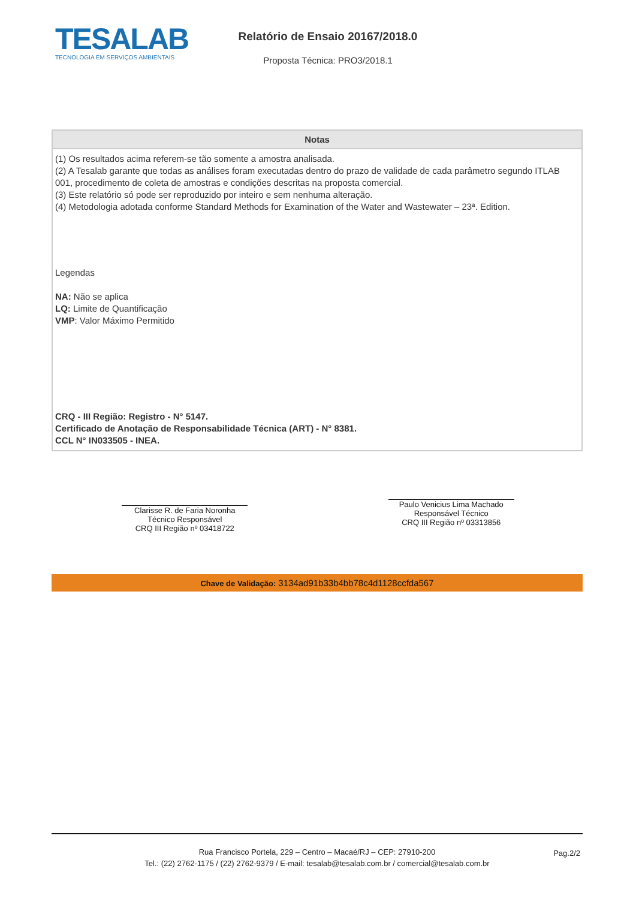TESALAB
TECNOLOGIA EM SERVIÇOS AMBIENTAIS
Relatório de Ensaio 20167/2018.0
Proposta Técnica: PRO3/2018.1
| Notas |
| --- |
| (1) Os resultados acima referem-se tão somente a amostra analisada. (2) A Tesalab garante que todas as análises foram executadas dentro do prazo de validade de cada parâmetro segundo ITLAB 001, procedimento de coleta de amostras e condições descritas na proposta comercial. (3) Este relatório só pode ser reproduzido por inteiro e sem nenhuma alteração. (4) Metodologia adotada conforme Standard Methods for Examination of the Water and Wastewater – 23ª. Edition. Legendas NA: Não se aplica LQ: Limite de Quantificação VMP : Valor Máximo Permitido CRQ - III Região: Registro - N° 5147. Certificado de Anotação de Responsabilidade Técnica (ART) - N° 8381. CCL N° IN033505 - INEA. |
Clarisse R. de Faria Noronha
Técnico Responsável
CRQ III Região nº 03418722
Paulo Venicius Lima Machado
Responsável Técnico
CRQ III Região nº 03313856
Chave de Validação: 3134ad91b33b4bb78c4d1128ccfda567
Rua Francisco Portela, 229 – Centro – Macaé/RJ – CEP: 27910-200
Tel.: (22) 2762-1175 / (22) 2762-9379 / E-mail: tesalab@tesalab.com.br / comercial@tesalab.com.br
Pag.2/2